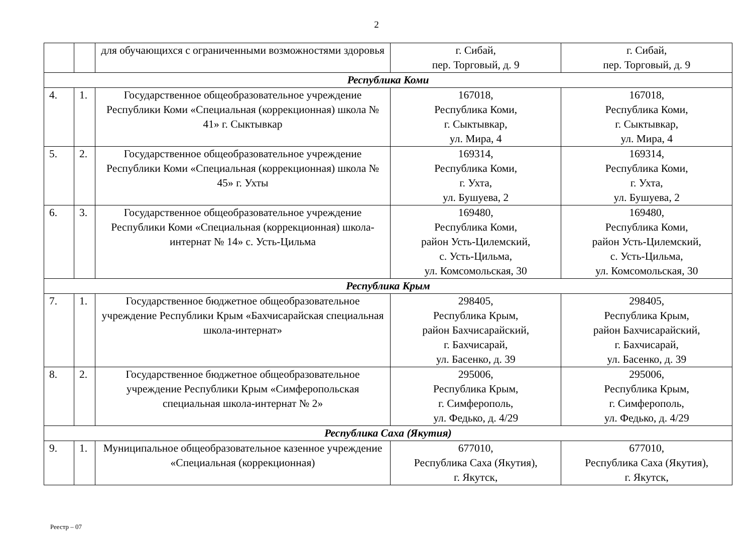2
| | | для обучающихся с ограниченными возможностями здоровья | г. Сибай, пер. Торговый, д. 9 | г. Сибай, пер. Торговый, д. 9 |
| Республика Коми | | | | |
| 4. | 1. | Государственное общеобразовательное учреждение Республики Коми «Специальная (коррекционная) школа № 41» г. Сыктывкар | 167018, Республика Коми, г. Сыктывкар, ул. Мира, 4 | 167018, Республика Коми, г. Сыктывкар, ул. Мира, 4 |
| 5. | 2. | Государственное общеобразовательное учреждение Республики Коми «Специальная (коррекционная) школа № 45» г. Ухты | 169314, Республика Коми, г. Ухта, ул. Бушуева, 2 | 169314, Республика Коми, г. Ухта, ул. Бушуева, 2 |
| 6. | 3. | Государственное общеобразовательное учреждение Республики Коми «Специальная (коррекционная) школа-интернат № 14» с. Усть-Цильма | 169480, Республика Коми, район Усть-Цилемский, с. Усть-Цильма, ул. Комсомольская, 30 | 169480, Республика Коми, район Усть-Цилемский, с. Усть-Цильма, ул. Комсомольская, 30 |
| Республика Крым | | | | |
| 7. | 1. | Государственное бюджетное общеобразовательное учреждение Республики Крым «Бахчисарайская специальная школа-интернат» | 298405, Республика Крым, район Бахчисарайский, г. Бахчисарай, ул. Басенко, д. 39 | 298405, Республика Крым, район Бахчисарайский, г. Бахчисарай, ул. Басенко, д. 39 |
| 8. | 2. | Государственное бюджетное общеобразовательное учреждение Республики Крым «Симферопольская специальная школа-интернат № 2» | 295006, Республика Крым, г. Симферополь, ул. Федько, д. 4/29 | 295006, Республика Крым, г. Симферополь, ул. Федько, д. 4/29 |
| Республика Саха (Якутия) | | | | |
| 9. | 1. | Муниципальное общеобразовательное казенное учреждение «Специальная (коррекционная) | 677010, Республика Саха (Якутия), г. Якутск, | 677010, Республика Саха (Якутия), г. Якутск, |
Реестр – 07